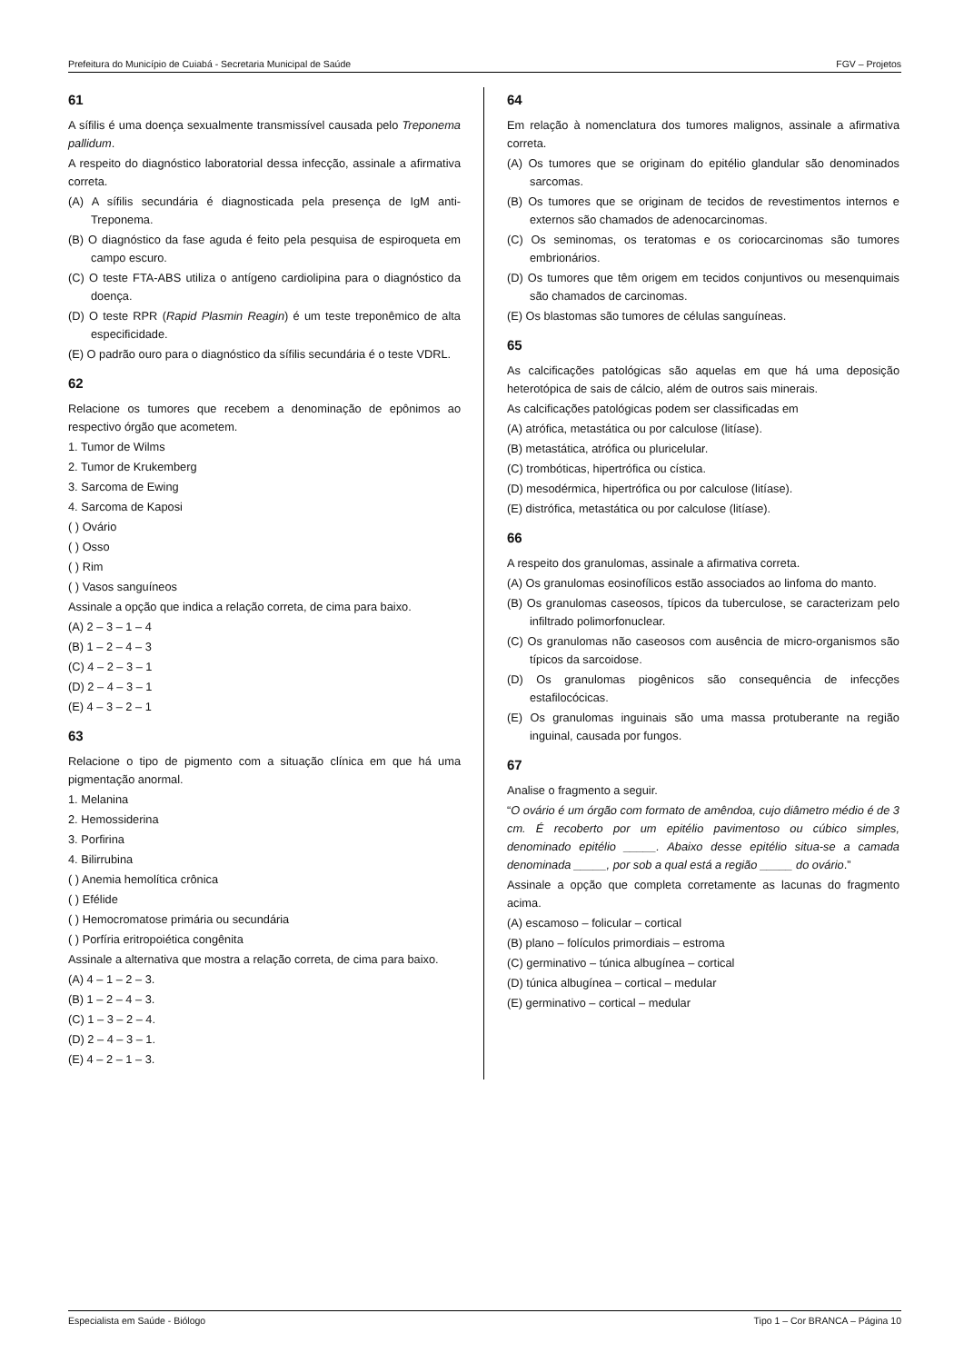Prefeitura do Município de Cuiabá - Secretaria Municipal de Saúde FGV – Projetos
61
A sífilis é uma doença sexualmente transmissível causada pelo Treponema pallidum.
A respeito do diagnóstico laboratorial dessa infecção, assinale a afirmativa correta.
(A) A sífilis secundária é diagnosticada pela presença de IgM anti-Treponema.
(B) O diagnóstico da fase aguda é feito pela pesquisa de espiroqueta em campo escuro.
(C) O teste FTA-ABS utiliza o antígeno cardiolipina para o diagnóstico da doença.
(D) O teste RPR (Rapid Plasmin Reagin) é um teste treponêmico de alta especificidade.
(E) O padrão ouro para o diagnóstico da sífilis secundária é o teste VDRL.
62
Relacione os tumores que recebem a denominação de epônimos ao respectivo órgão que acometem.
1. Tumor de Wilms
2. Tumor de Krukemberg
3. Sarcoma de Ewing
4. Sarcoma de Kaposi
( ) Ovário
( ) Osso
( ) Rim
( ) Vasos sanguíneos
Assinale a opção que indica a relação correta, de cima para baixo.
(A) 2 – 3 – 1 – 4
(B) 1 – 2 – 4 – 3
(C) 4 – 2 – 3 – 1
(D) 2 – 4 – 3 – 1
(E) 4 – 3 – 2 – 1
63
Relacione o tipo de pigmento com a situação clínica em que há uma pigmentação anormal.
1. Melanina
2. Hemossiderina
3. Porfirina
4. Bilirrubina
( ) Anemia hemolítica crônica
( ) Efélide
( ) Hemocromatose primária ou secundária
( ) Porfíria eritropoiética congênita
Assinale a alternativa que mostra a relação correta, de cima para baixo.
(A) 4 – 1 – 2 – 3.
(B) 1 – 2 – 4 – 3.
(C) 1 – 3 – 2 – 4.
(D) 2 – 4 – 3 – 1.
(E) 4 – 2 – 1 – 3.
64
Em relação à nomenclatura dos tumores malignos, assinale a afirmativa correta.
(A) Os tumores que se originam do epitélio glandular são denominados sarcomas.
(B) Os tumores que se originam de tecidos de revestimentos internos e externos são chamados de adenocarcinomas.
(C) Os seminomas, os teratomas e os coriocarcinomas são tumores embrionários.
(D) Os tumores que têm origem em tecidos conjuntivos ou mesenquimais são chamados de carcinomas.
(E) Os blastomas são tumores de células sanguíneas.
65
As calcificações patológicas são aquelas em que há uma deposição heterotópica de sais de cálcio, além de outros sais minerais.
As calcificações patológicas podem ser classificadas em
(A) atrófica, metastática ou por calculose (litíase).
(B) metastática, atrófica ou pluricelular.
(C) trombóticas, hipertrófica ou cística.
(D) mesodérmica, hipertrófica ou por calculose (litíase).
(E) distrófica, metastática ou por calculose (litíase).
66
A respeito dos granulomas, assinale a afirmativa correta.
(A) Os granulomas eosinofílicos estão associados ao linfoma do manto.
(B) Os granulomas caseosos, típicos da tuberculose, se caracterizam pelo infiltrado polimorfonuclear.
(C) Os granulomas não caseosos com ausência de micro-organismos são típicos da sarcoidose.
(D) Os granulomas piogênicos são consequência de infecções estafilocócicas.
(E) Os granulomas inguinais são uma massa protuberante na região inguinal, causada por fungos.
67
Analise o fragmento a seguir.
“O ovário é um órgão com formato de amêndoa, cujo diâmetro médio é de 3 cm. É recoberto por um epitélio pavimentoso ou cúbico simples, denominado epitélio _____. Abaixo desse epitélio situa-se a camada denominada _____, por sob a qual está a região _____ do ovário.”
Assinale a opção que completa corretamente as lacunas do fragmento acima.
(A) escamoso – folicular – cortical
(B) plano – folículos primordiais – estroma
(C) germinativo – túnica albugínea – cortical
(D) túnica albugínea – cortical – medular
(E) germinativo – cortical – medular
Especialista em Saúde - Biólogo Tipo 1 – Cor BRANCA – Página 10